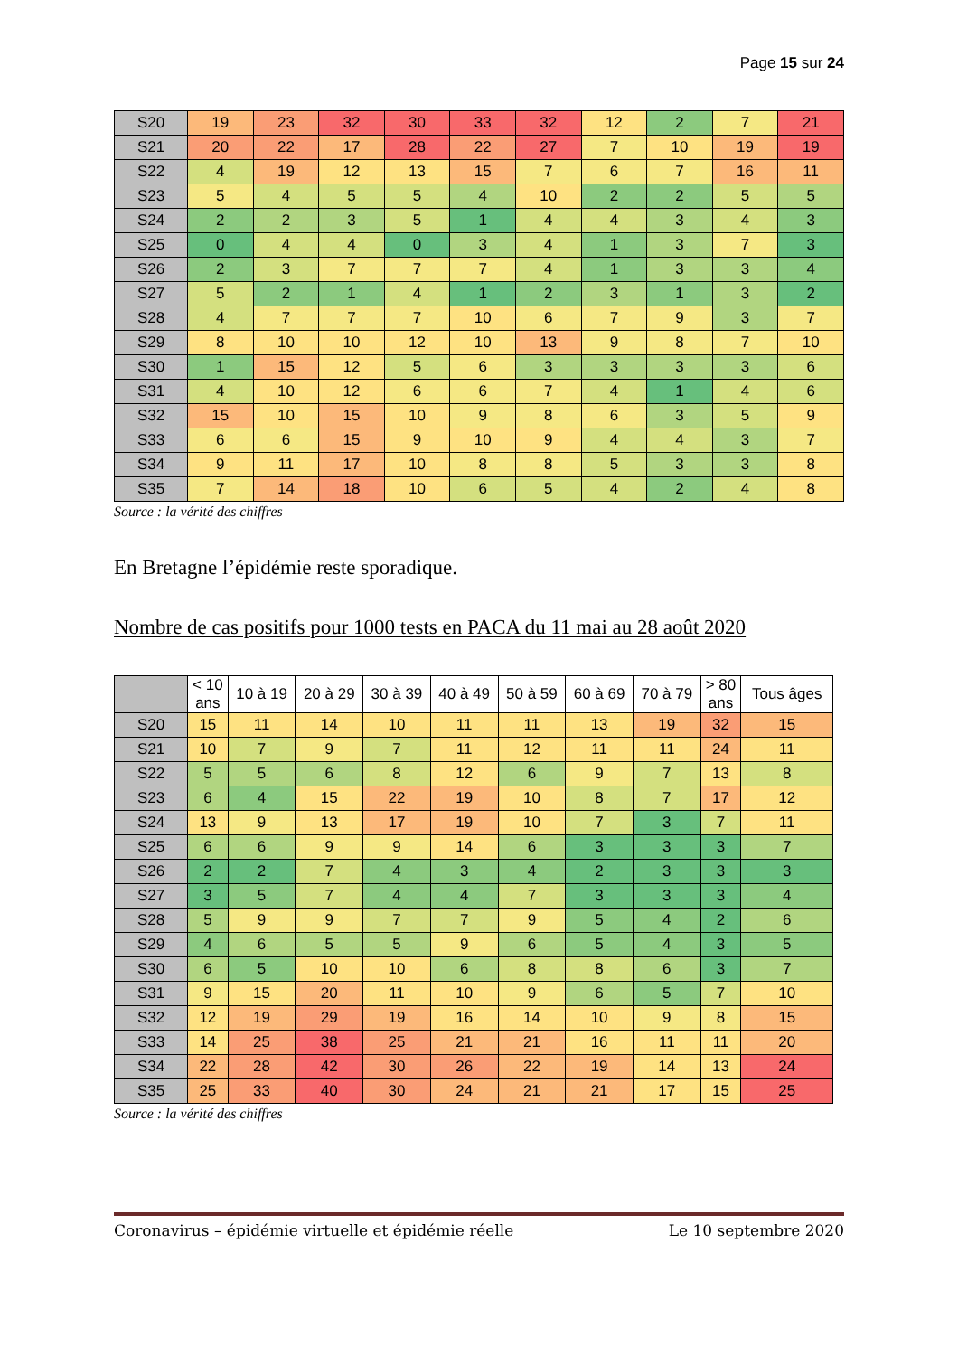Page 15 sur 24
| S20 | 19 | 23 | 32 | 30 | 33 | 32 | 12 | 2 | 7 | 21 |
| S21 | 20 | 22 | 17 | 28 | 22 | 27 | 7 | 10 | 19 | 19 |
| S22 | 4 | 19 | 12 | 13 | 15 | 7 | 6 | 7 | 16 | 11 |
| S23 | 5 | 4 | 5 | 5 | 4 | 10 | 2 | 2 | 5 | 5 |
| S24 | 2 | 2 | 3 | 5 | 1 | 4 | 4 | 3 | 4 | 3 |
| S25 | 0 | 4 | 4 | 0 | 3 | 4 | 1 | 3 | 7 | 3 |
| S26 | 2 | 3 | 7 | 7 | 7 | 4 | 1 | 3 | 3 | 4 |
| S27 | 5 | 2 | 1 | 4 | 1 | 2 | 3 | 1 | 3 | 2 |
| S28 | 4 | 7 | 7 | 7 | 10 | 6 | 7 | 9 | 3 | 7 |
| S29 | 8 | 10 | 10 | 12 | 10 | 13 | 9 | 8 | 7 | 10 |
| S30 | 1 | 15 | 12 | 5 | 6 | 3 | 3 | 3 | 3 | 6 |
| S31 | 4 | 10 | 12 | 6 | 6 | 7 | 4 | 1 | 4 | 6 |
| S32 | 15 | 10 | 15 | 10 | 9 | 8 | 6 | 3 | 5 | 9 |
| S33 | 6 | 6 | 15 | 9 | 10 | 9 | 4 | 4 | 3 | 7 |
| S34 | 9 | 11 | 17 | 10 | 8 | 8 | 5 | 3 | 3 | 8 |
| S35 | 7 | 14 | 18 | 10 | 6 | 5 | 4 | 2 | 4 | 8 |
Source : la vérité des chiffres
En Bretagne l’épidémie reste sporadique.
Nombre de cas positifs pour 1000 tests en PACA du 11 mai au 28 août 2020
| | < 10 ans | 10 à 19 | 20 à 29 | 30 à 39 | 40 à 49 | 50 à 59 | 60 à 69 | 70 à 79 | > 80 ans | Tous âges |
| --- | --- | --- | --- | --- | --- | --- | --- | --- | --- | --- |
| S20 | 15 | 11 | 14 | 10 | 11 | 11 | 13 | 19 | 32 | 15 |
| S21 | 10 | 7 | 9 | 7 | 11 | 12 | 11 | 11 | 24 | 11 |
| S22 | 5 | 5 | 6 | 8 | 12 | 6 | 9 | 7 | 13 | 8 |
| S23 | 6 | 4 | 15 | 22 | 19 | 10 | 8 | 7 | 17 | 12 |
| S24 | 13 | 9 | 13 | 17 | 19 | 10 | 7 | 3 | 7 | 11 |
| S25 | 6 | 6 | 9 | 9 | 14 | 6 | 3 | 3 | 3 | 7 |
| S26 | 2 | 2 | 7 | 4 | 3 | 4 | 2 | 3 | 3 | 3 |
| S27 | 3 | 5 | 7 | 4 | 4 | 7 | 3 | 3 | 3 | 4 |
| S28 | 5 | 9 | 9 | 7 | 7 | 9 | 5 | 4 | 2 | 6 |
| S29 | 4 | 6 | 5 | 5 | 9 | 6 | 5 | 4 | 3 | 5 |
| S30 | 6 | 5 | 10 | 10 | 6 | 8 | 8 | 6 | 3 | 7 |
| S31 | 9 | 15 | 20 | 11 | 10 | 9 | 6 | 5 | 7 | 10 |
| S32 | 12 | 19 | 29 | 19 | 16 | 14 | 10 | 9 | 8 | 15 |
| S33 | 14 | 25 | 38 | 25 | 21 | 21 | 16 | 11 | 11 | 20 |
| S34 | 22 | 28 | 42 | 30 | 26 | 22 | 19 | 14 | 13 | 24 |
| S35 | 25 | 33 | 40 | 30 | 24 | 21 | 21 | 17 | 15 | 25 |
Source : la vérité des chiffres
Coronavirus – épidémie virtuelle et épidémie réelle Le 10 septembre 2020